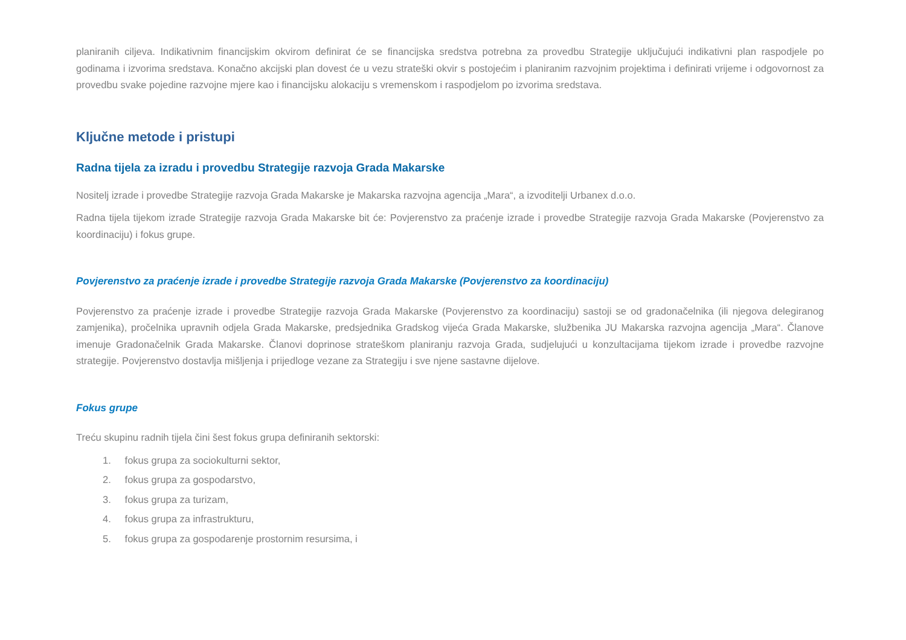planiranih ciljeva. Indikativnim financijskim okvirom definirat će se financijska sredstva potrebna za provedbu Strategije uključujući indikativni plan raspodjele po godinama i izvorima sredstava. Konačno akcijski plan dovest će u vezu strateški okvir s postojećim i planiranim razvojnim projektima i definirati vrijeme i odgovornost za provedbu svake pojedine razvojne mjere kao i financijsku alokaciju s vremenskom i raspodjelom po izvorima sredstava.
Ključne metode i pristupi
Radna tijela za izradu i provedbu Strategije razvoja Grada Makarske
Nositelj izrade i provedbe Strategije razvoja Grada Makarske je Makarska razvojna agencija „Mara“, a izvoditelji Urbanex d.o.o.
Radna tijela tijekom izrade Strategije razvoja Grada Makarske bit će: Povjerenstvo za praćenje izrade i provedbe Strategije razvoja Grada Makarske (Povjerenstvo za koordinaciju) i fokus grupe.
Povjerenstvo za praćenje izrade i provedbe Strategije razvoja Grada Makarske (Povjerenstvo za koordinaciju)
Povjerenstvo za praćenje izrade i provedbe Strategije razvoja Grada Makarske (Povjerenstvo za koordinaciju) sastoji se od gradonačelnika (ili njegova delegiranog zamjenika), pročelnika upravnih odjela Grada Makarske, predsjednika Gradskog vijeća Grada Makarske, službenika JU Makarska razvojna agencija „Mara“. Članove imenuje Gradonačelnik Grada Makarske. Članovi doprinose strateškom planiranju razvoja Grada, sudjelujući u konzultacijama tijekom izrade i provedbe razvojne strategije. Povjerenstvo dostavlja mišljenja i prijedloge vezane za Strategiju i sve njene sastavne dijelove.
Fokus grupe
Treću skupinu radnih tijela čini šest fokus grupa definiranih sektorski:
1. fokus grupa za sociokulturni sektor,
2. fokus grupa za gospodarstvo,
3. fokus grupa za turizam,
4. fokus grupa za infrastrukturu,
5. fokus grupa za gospodarenje prostornim resursima, i